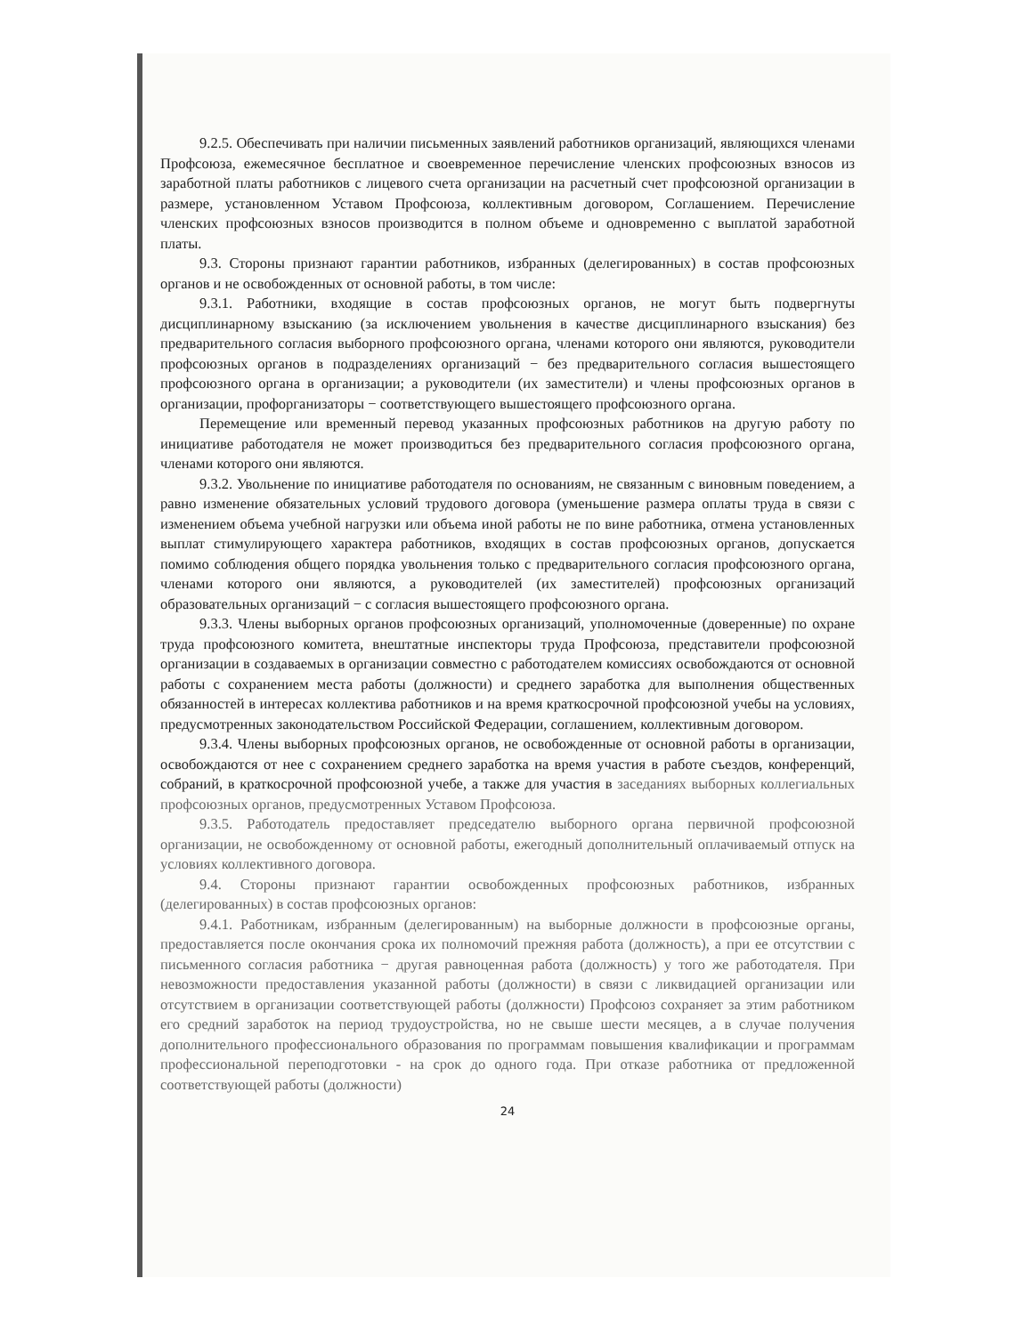9.2.5. Обеспечивать при наличии письменных заявлений работников организаций, являющихся членами Профсоюза, ежемесячное бесплатное и своевременное перечисление членских профсоюзных взносов из заработной платы работников с лицевого счета организации на расчетный счет профсоюзной организации в размере, установленном Уставом Профсоюза, коллективным договором, Соглашением. Перечисление членских профсоюзных взносов производится в полном объеме и одновременно с выплатой заработной платы.
9.3. Стороны признают гарантии работников, избранных (делегированных) в состав профсоюзных органов и не освобожденных от основной работы, в том числе:
9.3.1. Работники, входящие в состав профсоюзных органов, не могут быть подвергнуты дисциплинарному взысканию (за исключением увольнения в качестве дисциплинарного взыскания) без предварительного согласия выборного профсоюзного органа, членами которого они являются, руководители профсоюзных органов в подразделениях организаций − без предварительного согласия вышестоящего профсоюзного органа в организации; а руководители (их заместители) и члены профсоюзных органов в организации, профорганизаторы − соответствующего вышестоящего профсоюзного органа.
Перемещение или временный перевод указанных профсоюзных работников на другую работу по инициативе работодателя не может производиться без предварительного согласия профсоюзного органа, членами которого они являются.
9.3.2. Увольнение по инициативе работодателя по основаниям, не связанным с виновным поведением, а равно изменение обязательных условий трудового договора (уменьшение размера оплаты труда в связи с изменением объема учебной нагрузки или объема иной работы не по вине работника, отмена установленных выплат стимулирующего характера работников, входящих в состав профсоюзных органов, допускается помимо соблюдения общего порядка увольнения только с предварительного согласия профсоюзного органа, членами которого они являются, а руководителей (их заместителей) профсоюзных организаций образовательных организаций − с согласия вышестоящего профсоюзного органа.
9.3.3. Члены выборных органов профсоюзных организаций, уполномоченные (доверенные) по охране труда профсоюзного комитета, внештатные инспекторы труда Профсоюза, представители профсоюзной организации в создаваемых в организации совместно с работодателем комиссиях освобождаются от основной работы с сохранением места работы (должности) и среднего заработка для выполнения общественных обязанностей в интересах коллектива работников и на время краткосрочной профсоюзной учебы на условиях, предусмотренных законодательством Российской Федерации, соглашением, коллективным договором.
9.3.4. Члены выборных профсоюзных органов, не освобожденные от основной работы в организации, освобождаются от нее с сохранением среднего заработка на время участия в работе съездов, конференций, собраний, в краткосрочной профсоюзной учебе, а также для участия в заседаниях выборных коллегиальных профсоюзных органов, предусмотренных Уставом Профсоюза.
9.3.5. Работодатель предоставляет председателю выборного органа первичной профсоюзной организации, не освобожденному от основной работы, ежегодный дополнительный оплачиваемый отпуск на условиях коллективного договора.
9.4. Стороны признают гарантии освобожденных профсоюзных работников, избранных (делегированных) в состав профсоюзных органов:
9.4.1. Работникам, избранным (делегированным) на выборные должности в профсоюзные органы, предоставляется после окончания срока их полномочий прежняя работа (должность), а при ее отсутствии с письменного согласия работника − другая равноценная работа (должность) у того же работодателя. При невозможности предоставления указанной работы (должности) в связи с ликвидацией организации или отсутствием в организации соответствующей работы (должности) Профсоюз сохраняет за этим работником его средний заработок на период трудоустройства, но не свыше шести месяцев, а в случае получения дополнительного профессионального образования по программам повышения квалификации и программам профессиональной переподготовки - на срок до одного года. При отказе работника от предложенной соответствующей работы (должности)
24